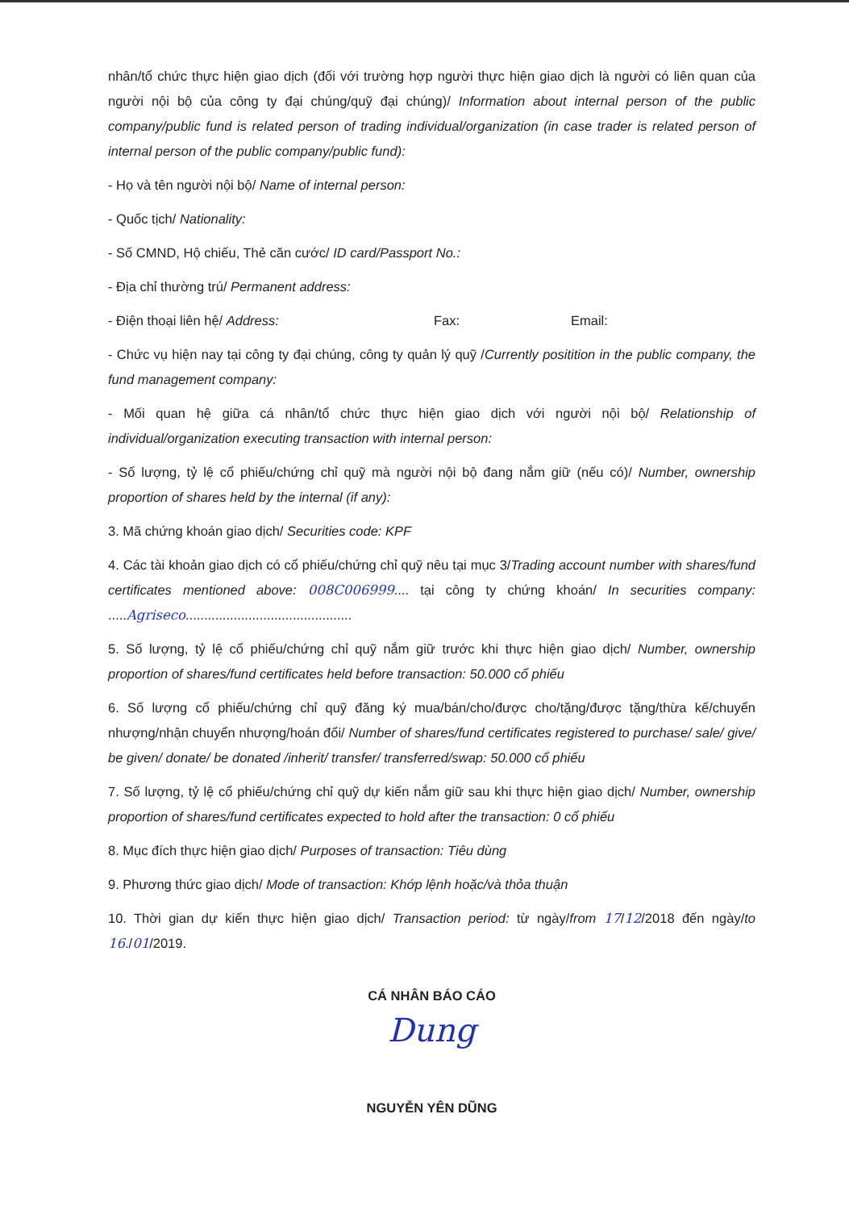nhân/tổ chức thực hiện giao dịch (đối với trường hợp người thực hiện giao dịch là người có liên quan của người nội bộ của công ty đại chúng/quỹ đại chúng)/ Information about internal person of the public company/public fund is related person of trading individual/organization (in case trader is related person of internal person of the public company/public fund):
- Họ và tên người nội bộ/ Name of internal person:
- Quốc tịch/ Nationality:
- Số CMND, Hộ chiếu, Thẻ căn cước/ ID card/Passport No.:
- Địa chỉ thường trú/ Permanent address:
- Điện thoại liên hệ/ Address: Fax: Email:
- Chức vụ hiện nay tại công ty đại chúng, công ty quản lý quỹ /Currently positition in the public company, the fund management company:
- Mối quan hệ giữa cá nhân/tổ chức thực hiện giao dịch với người nội bộ/ Relationship of individual/organization executing transaction with internal person:
- Số lượng, tỷ lệ cổ phiếu/chứng chỉ quỹ mà người nội bộ đang nắm giữ (nếu có)/ Number, ownership proportion of shares held by the internal (if any):
3. Mã chứng khoán giao dịch/ Securities code: KPF
4. Các tài khoản giao dịch có cổ phiếu/chứng chỉ quỹ nêu tại mục 3/Trading account number with shares/fund certificates mentioned above: 008C006999.... tại công ty chứng khoán/ In securities company: .....Agriseco.............................................
5. Số lượng, tỷ lệ cổ phiếu/chứng chỉ quỹ nắm giữ trước khi thực hiện giao dịch/ Number, ownership proportion of shares/fund certificates held before transaction: 50.000 cổ phiếu
6. Số lượng cổ phiếu/chứng chỉ quỹ đăng ký mua/bán/cho/được cho/tặng/được tặng/thừa kế/chuyển nhượng/nhận chuyển nhượng/hoán đổi/ Number of shares/fund certificates registered to purchase/ sale/ give/ be given/ donate/ be donated /inherit/ transfer/ transferred/swap: 50.000 cổ phiếu
7. Số lượng, tỷ lệ cổ phiếu/chứng chỉ quỹ dự kiến nắm giữ sau khi thực hiện giao dịch/ Number, ownership proportion of shares/fund certificates expected to hold after the transaction: 0 cổ phiếu
8. Mục đích thực hiện giao dịch/ Purposes of transaction: Tiêu dùng
9. Phương thức giao dịch/ Mode of transaction: Khớp lệnh hoặc/và thỏa thuận
10. Thời gian dự kiến thực hiện giao dịch/ Transaction period: từ ngày/from 17/12/2018 đến ngày/to 16./01/2019.
CÁ NHÂN BÁO CÁO
Dung
NGUYỄN YÊN DŨNG